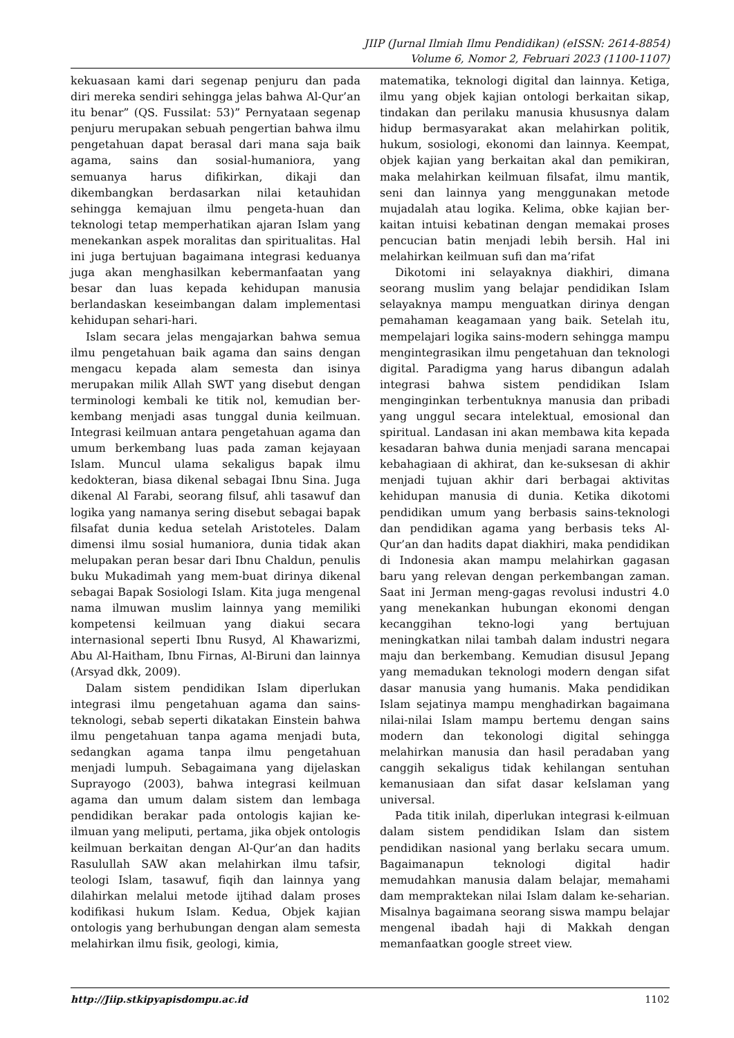JIIP (Jurnal Ilmiah Ilmu Pendidikan) (eISSN: 2614-8854)
Volume 6, Nomor 2, Februari 2023 (1100-1107)
kekuasaan kami dari segenap penjuru dan pada diri mereka sendiri sehingga jelas bahwa Al-Qur’an itu benar” (QS. Fussilat: 53)” Pernyataan segenap penjuru merupakan sebuah pengertian bahwa ilmu pengetahuan dapat berasal dari mana saja baik agama, sains dan sosial-humaniora, yang semuanya harus difikirkan, dikaji dan dikembangkan berdasarkan nilai ketauhidan sehingga kemajuan ilmu pengeta-huan dan teknologi tetap memperhatikan ajaran Islam yang menekankan aspek moralitas dan spiritualitas. Hal ini juga bertujuan bagaimana integrasi keduanya juga akan menghasilkan kebermanfaatan yang besar dan luas kepada kehidupan manusia berlandaskan keseimbangan dalam implementasi kehidupan sehari-hari.
Islam secara jelas mengajarkan bahwa semua ilmu pengetahuan baik agama dan sains dengan mengacu kepada alam semesta dan isinya merupakan milik Allah SWT yang disebut dengan terminologi kembali ke titik nol, kemudian ber-kembang menjadi asas tunggal dunia keilmuan. Integrasi keilmuan antara pengetahuan agama dan umum berkembang luas pada zaman kejayaan Islam. Muncul ulama sekaligus bapak ilmu kedokteran, biasa dikenal sebagai Ibnu Sina. Juga dikenal Al Farabi, seorang filsuf, ahli tasawuf dan logika yang namanya sering disebut sebagai bapak filsafat dunia kedua setelah Aristoteles. Dalam dimensi ilmu sosial humaniora, dunia tidak akan melupakan peran besar dari Ibnu Chaldun, penulis buku Mukadimah yang mem-buat dirinya dikenal sebagai Bapak Sosiologi Islam. Kita juga mengenal nama ilmuwan muslim lainnya yang memiliki kompetensi keilmuan yang diakui secara internasional seperti Ibnu Rusyd, Al Khawarizmi, Abu Al-Haitham, Ibnu Firnas, Al-Biruni dan lainnya (Arsyad dkk, 2009).
Dalam sistem pendidikan Islam diperlukan integrasi ilmu pengetahuan agama dan sains-teknologi, sebab seperti dikatakan Einstein bahwa ilmu pengetahuan tanpa agama menjadi buta, sedangkan agama tanpa ilmu pengetahuan menjadi lumpuh. Sebagaimana yang dijelaskan Suprayogo (2003), bahwa integrasi keilmuan agama dan umum dalam sistem dan lembaga pendidikan berakar pada ontologis kajian ke-ilmuan yang meliputi, pertama, jika objek ontologis keilmuan berkaitan dengan Al-Qur’an dan hadits Rasulullah SAW akan melahirkan ilmu tafsir, teologi Islam, tasawuf, fiqih dan lainnya yang dilahirkan melalui metode ijtihad dalam proses kodifikasi hukum Islam. Kedua, Objek kajian ontologis yang berhubungan dengan alam semesta melahirkan ilmu fisik, geologi, kimia,
matematika, teknologi digital dan lainnya. Ketiga, ilmu yang objek kajian ontologi berkaitan sikap, tindakan dan perilaku manusia khususnya dalam hidup bermasyarakat akan melahirkan politik, hukum, sosiologi, ekonomi dan lainnya. Keempat, objek kajian yang berkaitan akal dan pemikiran, maka melahirkan keilmuan filsafat, ilmu mantik, seni dan lainnya yang menggunakan metode mujadalah atau logika. Kelima, obke kajian ber-kaitan intuisi kebatinan dengan memakai proses pencucian batin menjadi lebih bersih. Hal ini melahirkan keilmuan sufi dan ma’rifat
Dikotomi ini selayaknya diakhiri, dimana seorang muslim yang belajar pendidikan Islam selayaknya mampu menguatkan dirinya dengan pemahaman keagamaan yang baik. Setelah itu, mempelajari logika sains-modern sehingga mampu mengintegrasikan ilmu pengetahuan dan teknologi digital. Paradigma yang harus dibangun adalah integrasi bahwa sistem pendidikan Islam menginginkan terbentuknya manusia dan pribadi yang unggul secara intelektual, emosional dan spiritual. Landasan ini akan membawa kita kepada kesadaran bahwa dunia menjadi sarana mencapai kebahagiaan di akhirat, dan ke-suksesan di akhir menjadi tujuan akhir dari berbagai aktivitas kehidupan manusia di dunia. Ketika dikotomi pendidikan umum yang berbasis sains-teknologi dan pendidikan agama yang berbasis teks Al-Qur’an dan hadits dapat diakhiri, maka pendidikan di Indonesia akan mampu melahirkan gagasan baru yang relevan dengan perkembangan zaman. Saat ini Jerman meng-gagas revolusi industri 4.0 yang menekankan hubungan ekonomi dengan kecanggihan tekno-logi yang bertujuan meningkatkan nilai tambah dalam industri negara maju dan berkembang. Kemudian disusul Jepang yang memadukan teknologi modern dengan sifat dasar manusia yang humanis. Maka pendidikan Islam sejatinya mampu menghadirkan bagaimana nilai-nilai Islam mampu bertemu dengan sains modern dan tekonologi digital sehingga melahirkan manusia dan hasil peradaban yang canggih sekaligus tidak kehilangan sentuhan kemanusiaan dan sifat dasar keIslaman yang universal.
Pada titik inilah, diperlukan integrasi k-eilmuan dalam sistem pendidikan Islam dan sistem pendidikan nasional yang berlaku secara umum. Bagaimanapun teknologi digital hadir memudahkan manusia dalam belajar, memahami dam mempraktekan nilai Islam dalam ke-seharian. Misalnya bagaimana seorang siswa mampu belajar mengenal ibadah haji di Makkah dengan memanfaatkan google street view.
http://Jiip.stkipyapisdompu.ac.id 1102